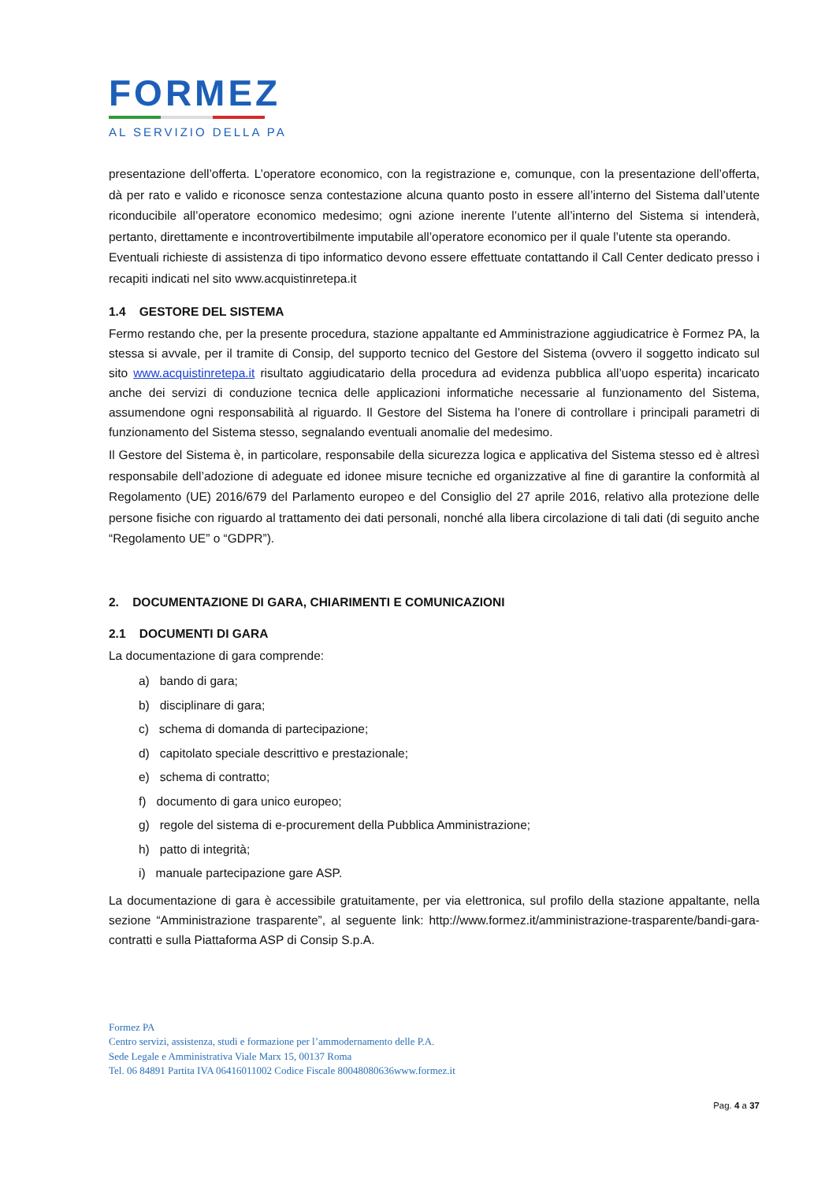FORMEZ
AL SERVIZIO DELLA PA
presentazione dell’offerta. L’operatore economico, con la registrazione e, comunque, con la presentazione dell’offerta, dà per rato e valido e riconosce senza contestazione alcuna quanto posto in essere all’interno del Sistema dall’utente riconducibile all’operatore economico medesimo; ogni azione inerente l’utente all’interno del Sistema si intenderà, pertanto, direttamente e incontrovertibilmente imputabile all’operatore economico per il quale l’utente sta operando.
Eventuali richieste di assistenza di tipo informatico devono essere effettuate contattando il Call Center dedicato presso i recapiti indicati nel sito www.acquistinretepa.it
1.4 GESTORE DEL SISTEMA
Fermo restando che, per la presente procedura, stazione appaltante ed Amministrazione aggiudicatrice è Formez PA, la stessa si avvale, per il tramite di Consip, del supporto tecnico del Gestore del Sistema (ovvero il soggetto indicato sul sito www.acquistinretepa.it risultato aggiudicatario della procedura ad evidenza pubblica all’uopo esperita) incaricato anche dei servizi di conduzione tecnica delle applicazioni informatiche necessarie al funzionamento del Sistema, assumendone ogni responsabilità al riguardo. Il Gestore del Sistema ha l’onere di controllare i principali parametri di funzionamento del Sistema stesso, segnalando eventuali anomalie del medesimo.
Il Gestore del Sistema è, in particolare, responsabile della sicurezza logica e applicativa del Sistema stesso ed è altresì responsabile dell’adozione di adeguate ed idonee misure tecniche ed organizzative al fine di garantire la conformità al Regolamento (UE) 2016/679 del Parlamento europeo e del Consiglio del 27 aprile 2016, relativo alla protezione delle persone fisiche con riguardo al trattamento dei dati personali, nonché alla libera circolazione di tali dati (di seguito anche “Regolamento UE” o “GDPR”).
2. DOCUMENTAZIONE DI GARA, CHIARIMENTI E COMUNICAZIONI
2.1 DOCUMENTI DI GARA
La documentazione di gara comprende:
a) bando di gara;
b) disciplinare di gara;
c) schema di domanda di partecipazione;
d) capitolato speciale descrittivo e prestazionale;
e) schema di contratto;
f) documento di gara unico europeo;
g) regole del sistema di e-procurement della Pubblica Amministrazione;
h) patto di integrità;
i) manuale partecipazione gare ASP.
La documentazione di gara è accessibile gratuitamente, per via elettronica, sul profilo della stazione appaltante, nella sezione “Amministrazione trasparente”, al seguente link: http://www.formez.it/amministrazione-trasparente/bandi-gara-contratti e sulla Piattaforma ASP di Consip S.p.A.
Formez PA
Centro servizi, assistenza, studi e formazione per l’ammodernamento delle P.A.
Sede Legale e Amministrativa Viale Marx 15, 00137 Roma
Tel. 06 84891 Partita IVA 06416011002 Codice Fiscale 80048080636www.formez.it
Pag. 4 a 37